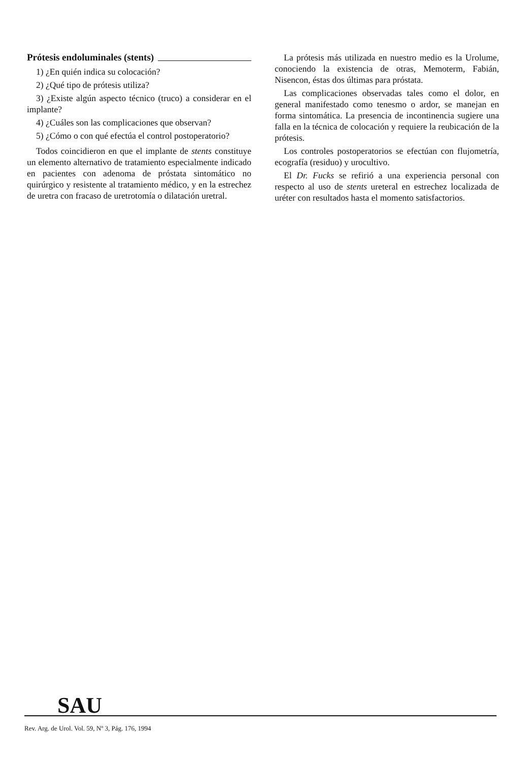Prótesis endoluminales (stents)
1) ¿En quién indica su colocación?
2) ¿Qué tipo de prótesis utiliza?
3) ¿Existe algún aspecto técnico (truco) a considerar en el implante?
4) ¿Cuáles son las complicaciones que observan?
5) ¿Cómo o con qué efectúa el control postoperatorio?
Todos coincidieron en que el implante de stents constituye un elemento alternativo de tratamiento especialmente indicado en pacientes con adenoma de próstata sintomático no quirúrgico y resistente al tratamiento médico, y en la estrechez de uretra con fracaso de uretrotomía o dilatación uretral.
La prótesis más utilizada en nuestro medio es la Urolume, conociendo la existencia de otras, Memoterm, Fabián, Nisencon, éstas dos últimas para próstata.
Las complicaciones observadas tales como el dolor, en general manifestado como tenesmo o ardor, se manejan en forma sintomática. La presencia de incontinencia sugiere una falla en la técnica de colocación y requiere la reubicación de la prótesis.
Los controles postoperatorios se efectúan con flujometría, ecografía (residuo) y urocultivo.
El Dr. Fucks se refirió a una experiencia personal con respecto al uso de stents ureteral en estrechez localizada de uréter con resultados hasta el momento satisfactorios.
SAU
Rev. Arg. de Urol. Vol. 59, Nº 3, Pág. 176, 1994